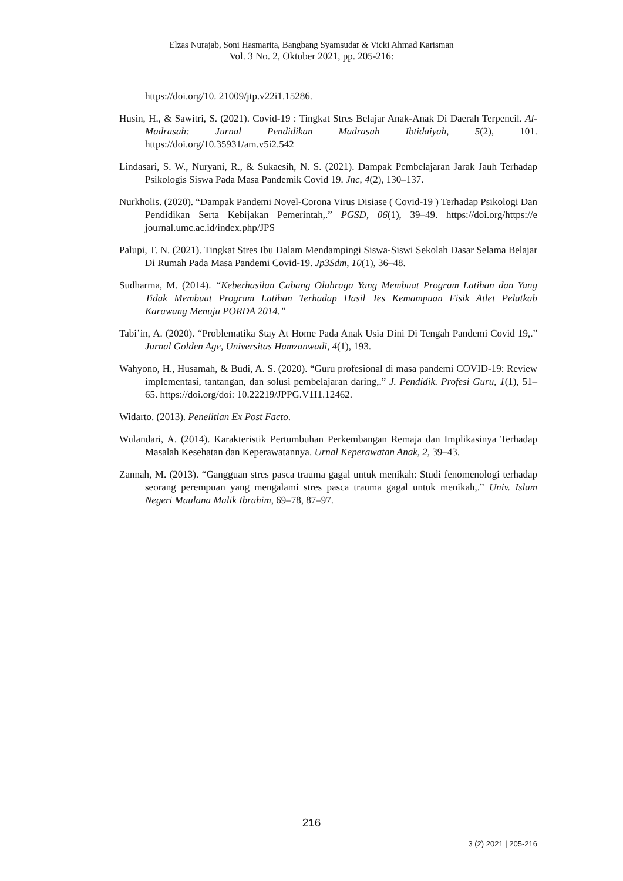Elzas Nurajab, Soni Hasmarita, Bangbang Syamsudar & Vicki Ahmad Karisman
Vol. 3 No. 2, Oktober 2021, pp. 205-216:
https://doi.org/10. 21009/jtp.v22i1.15286.
Husin, H., & Sawitri, S. (2021). Covid-19 : Tingkat Stres Belajar Anak-Anak Di Daerah Terpencil. Al-Madrasah: Jurnal Pendidikan Madrasah Ibtidaiyah, 5(2), 101. https://doi.org/10.35931/am.v5i2.542
Lindasari, S. W., Nuryani, R., & Sukaesih, N. S. (2021). Dampak Pembelajaran Jarak Jauh Terhadap Psikologis Siswa Pada Masa Pandemik Covid 19. Jnc, 4(2), 130–137.
Nurkholis. (2020). “Dampak Pandemi Novel-Corona Virus Disiase ( Covid-19 ) Terhadap Psikologi Dan Pendidikan Serta Kebijakan Pemerintah,.” PGSD, 06(1), 39–49. https://doi.org/https://e journal.umc.ac.id/index.php/JPS
Palupi, T. N. (2021). Tingkat Stres Ibu Dalam Mendampingi Siswa-Siswi Sekolah Dasar Selama Belajar Di Rumah Pada Masa Pandemi Covid-19. Jp3Sdm, 10(1), 36–48.
Sudharma, M. (2014). “Keberhasilan Cabang Olahraga Yang Membuat Program Latihan dan Yang Tidak Membuat Program Latihan Terhadap Hasil Tes Kemampuan Fisik Atlet Pelatkab Karawang Menuju PORDA 2014.”
Tabi’in, A. (2020). “Problematika Stay At Home Pada Anak Usia Dini Di Tengah Pandemi Covid 19,.” Jurnal Golden Age, Universitas Hamzanwadi, 4(1), 193.
Wahyono, H., Husamah, & Budi, A. S. (2020). “Guru profesional di masa pandemi COVID-19: Review implementasi, tantangan, dan solusi pembelajaran daring,.” J. Pendidik. Profesi Guru, 1(1), 51–65. https://doi.org/doi: 10.22219/JPPG.V1I1.12462.
Widarto. (2013). Penelitian Ex Post Facto.
Wulandari, A. (2014). Karakteristik Pertumbuhan Perkembangan Remaja dan Implikasinya Terhadap Masalah Kesehatan dan Keperawatannya. Urnal Keperawatan Anak, 2, 39–43.
Zannah, M. (2013). “Gangguan stres pasca trauma gagal untuk menikah: Studi fenomenologi terhadap seorang perempuan yang mengalami stres pasca trauma gagal untuk menikah,.” Univ. Islam Negeri Maulana Malik Ibrahim, 69–78, 87–97.
216
3 (2) 2021 | 205-216